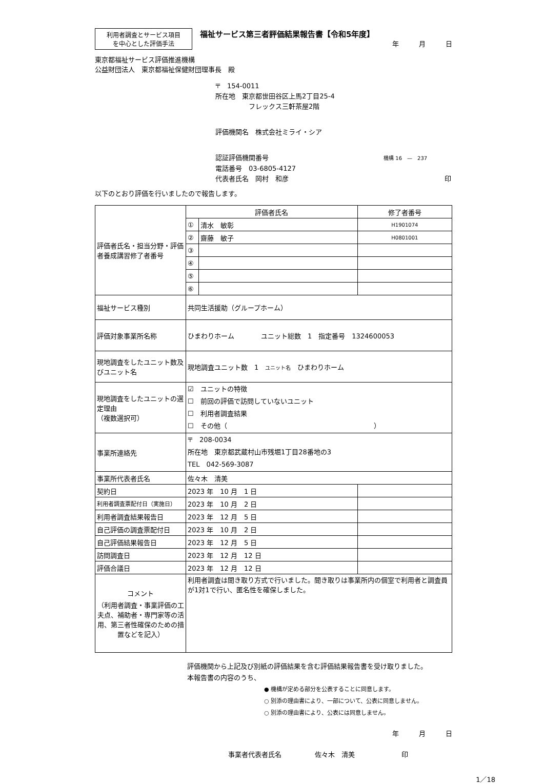利用者調査とサービス項目
を中心とした評価手法
福祉サービス第三者評価結果報告書【令和5年度】
年　　　月　　　日
東京都福祉サービス評価推進機構
公益財団法人　東京都福祉保健財団理事長　殿
〒　154-0011
所在地　東京都世田谷区上馬2丁目25-4
　　　　　フレックス三軒茶屋2階
評価機関名　株式会社ミライ・シア
認証評価機関番号 機構 16　—　237
電話番号　03-6805-4127
代表者氏名　岡村　和彦 印
以下のとおり評価を行いましたので報告します。
| 評価者氏名・担当分野・評価者養成講習修了者番号 | 評価者氏名 | | 修了者番号 |
| | ① | 清水 敏彰 | H1901074 |
| | ② | 齋藤 敏子 | H0801001 |
| | ③ | | |
| | ④ | | |
| | ⑤ | | |
| | ⑥ | | |
| 福祉サービス種別 | 共同生活援助（グループホーム） | | |
| 評価対象事業所名称 | ひまわりホーム ユニット総数 1 指定番号 1324600053 | | |
| 現地調査をしたユニット数及びユニット名 | 現地調査ユニット数 1 ユニット名 ひまわりホーム | | |
| 現地調査をしたユニットの選定理由 （複数選択可） | ☑ ユニットの特徴 ☐ 前回の評価で訪問していないユニット ☐ 利用者調査結果 ☐ その他（ ） | | |
| 事業所連絡先 | 〒 208-0034 所在地 東京都武蔵村山市残堀1丁目28番地の3 TEL 042-569-3087 | | |
| 事業所代表者氏名 | 佐々木 清美 | | |
| 契約日 | 2023 年 10 月 1 日 | | |
| 利用者調査票配付日（実施日） | 2023 年 10 月 2 日 | | |
| 利用者調査結果報告日 | 2023 年 12 月 5 日 | | |
| 自己評価の調査票配付日 | 2023 年 10 月 2 日 | | |
| 自己評価結果報告日 | 2023 年 12 月 5 日 | | |
| 訪問調査日 | 2023 年 12 月 12 日 | | |
| 評価合議日 | 2023 年 12 月 12 日 | | |
| コメント （利用者調査・事業評価の工夫点、補助者・専門家等の活用、第三者性確保のための措置などを記入） | 利用者調査は聞き取り方式で行いました。聞き取りは事業所内の個室で利用者と調査員が1対1で行い、匿名性を確保しました。 | | |
評価機関から上記及び別紙の評価結果を含む評価結果報告書を受け取りました。
本報告書の内容のうち、
● 機構が定める部分を公表することに同意します。
○ 別添の理由書により、一部について、公表に同意しません。
○ 別添の理由書により、公表には同意しません。
年　　　月　　　日
事業者代表者氏名　　　　　佐々木　清美　　　　　　　印
1／18